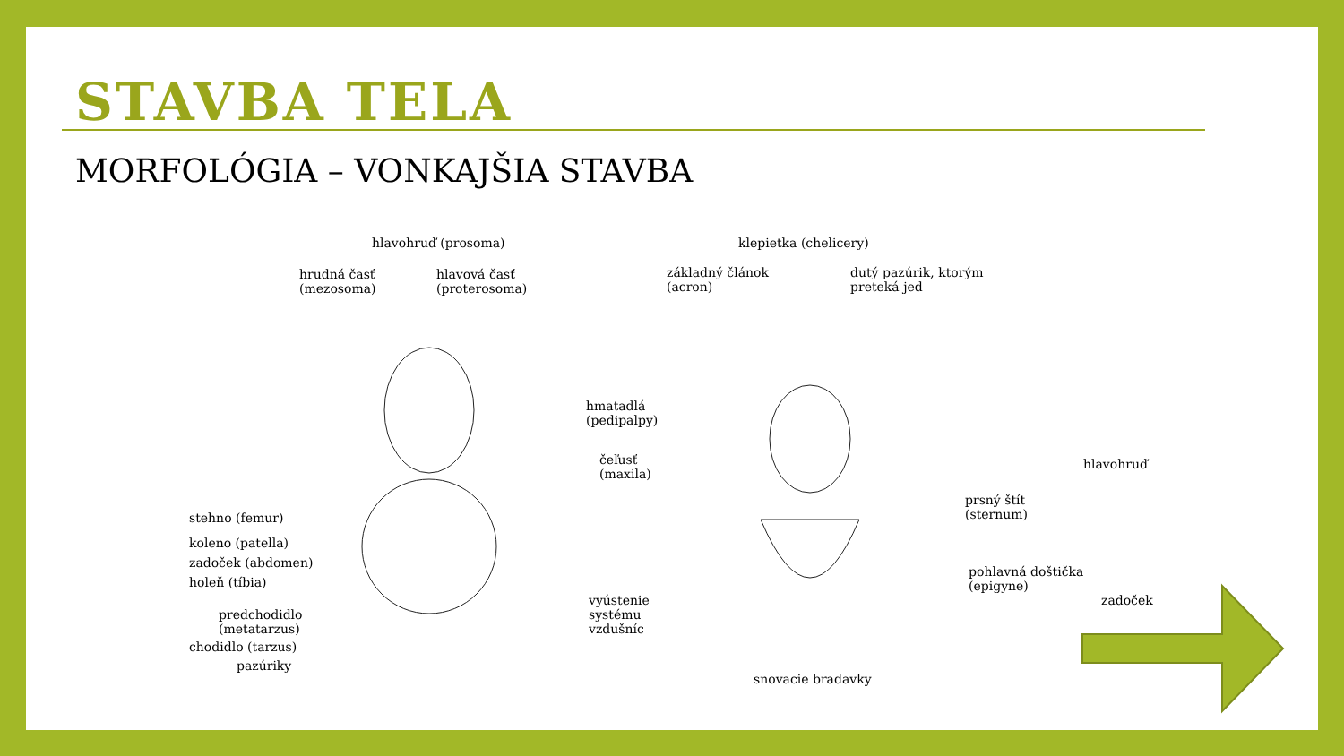STAVBA TELA
MORFOLÓGIA – VONKAJŠIA STAVBA
hlavohruď (prosoma)
hrudná časť
(mezosoma)
hlavová časť
(proterosoma)
stehno (femur)
koleno (patella)
zadoček (abdomen)
holeň (tíbia)
predchodidlo
(metatarzus)
chodidlo (tarzus)
pazúriky
klepietka (chelicery)
základný článok
(acron)
dutý pazúrik, ktorým
preteká jed
hmatadlá
(pedipalpy)
čeľusť
(maxila)
hlavohruď
prsný štít
(sternum)
pohlavná doštička
(epigyne)
zadoček vyústenie
systému
vzdušníc
snovacie bradavky